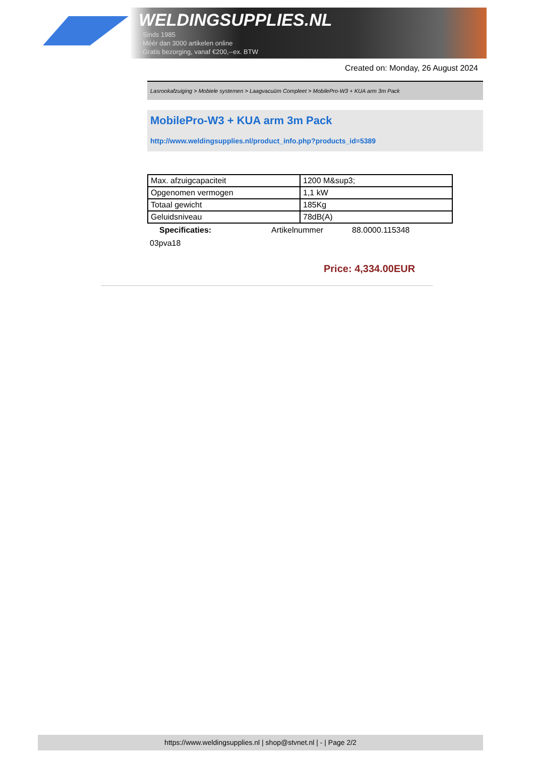WELDINGSUPPLIES.NL
- Sinds 1985
- Méér dan 3000 artikelen online
- Gratis bezorging, vanaf €200,--ex. BTW
Created on: Monday, 26 August 2024
Lasrookafzuiging > Mobiele systemen > Laagvacuüm Compleet > MobilePro-W3 + KUA arm 3m Pack
MobilePro-W3 + KUA arm 3m Pack
http://www.weldingsupplies.nl/product_info.php?products_id=5389
| Max. afzuigcapaciteit | 1200 M&sup3; |
| Opgenomen vermogen | 1,1 kW |
| Totaal gewicht | 185Kg |
| Geluidsniveau | 78dB(A) |
Specificaties: Artikelnummer 88.0000.115348
03pva18
Price: 4,334.00EUR
https://www.weldingsupplies.nl | shop@stvnet.nl | - | Page 2/2